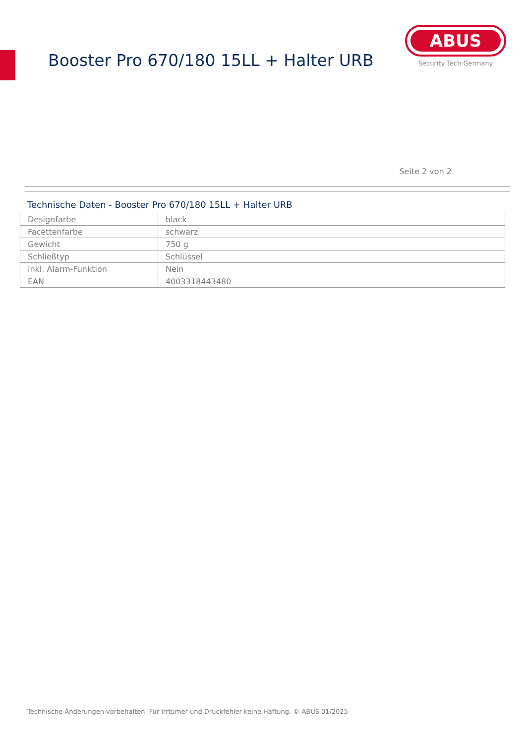Booster Pro 670/180 15LL + Halter URB
ABUS
Security Tech Germany
Seite 2 von 2
Technische Daten - Booster Pro 670/180 15LL + Halter URB
| Designfarbe | black |
| Facettenfarbe | schwarz |
| Gewicht | 750 g |
| Schließtyp | Schlüssel |
| inkl. Alarm-Funktion | Nein |
| EAN | 4003318443480 |
Technische Änderungen vorbehalten. Für Irrtümer und Druckfehler keine Haftung. © ABUS 01/2025